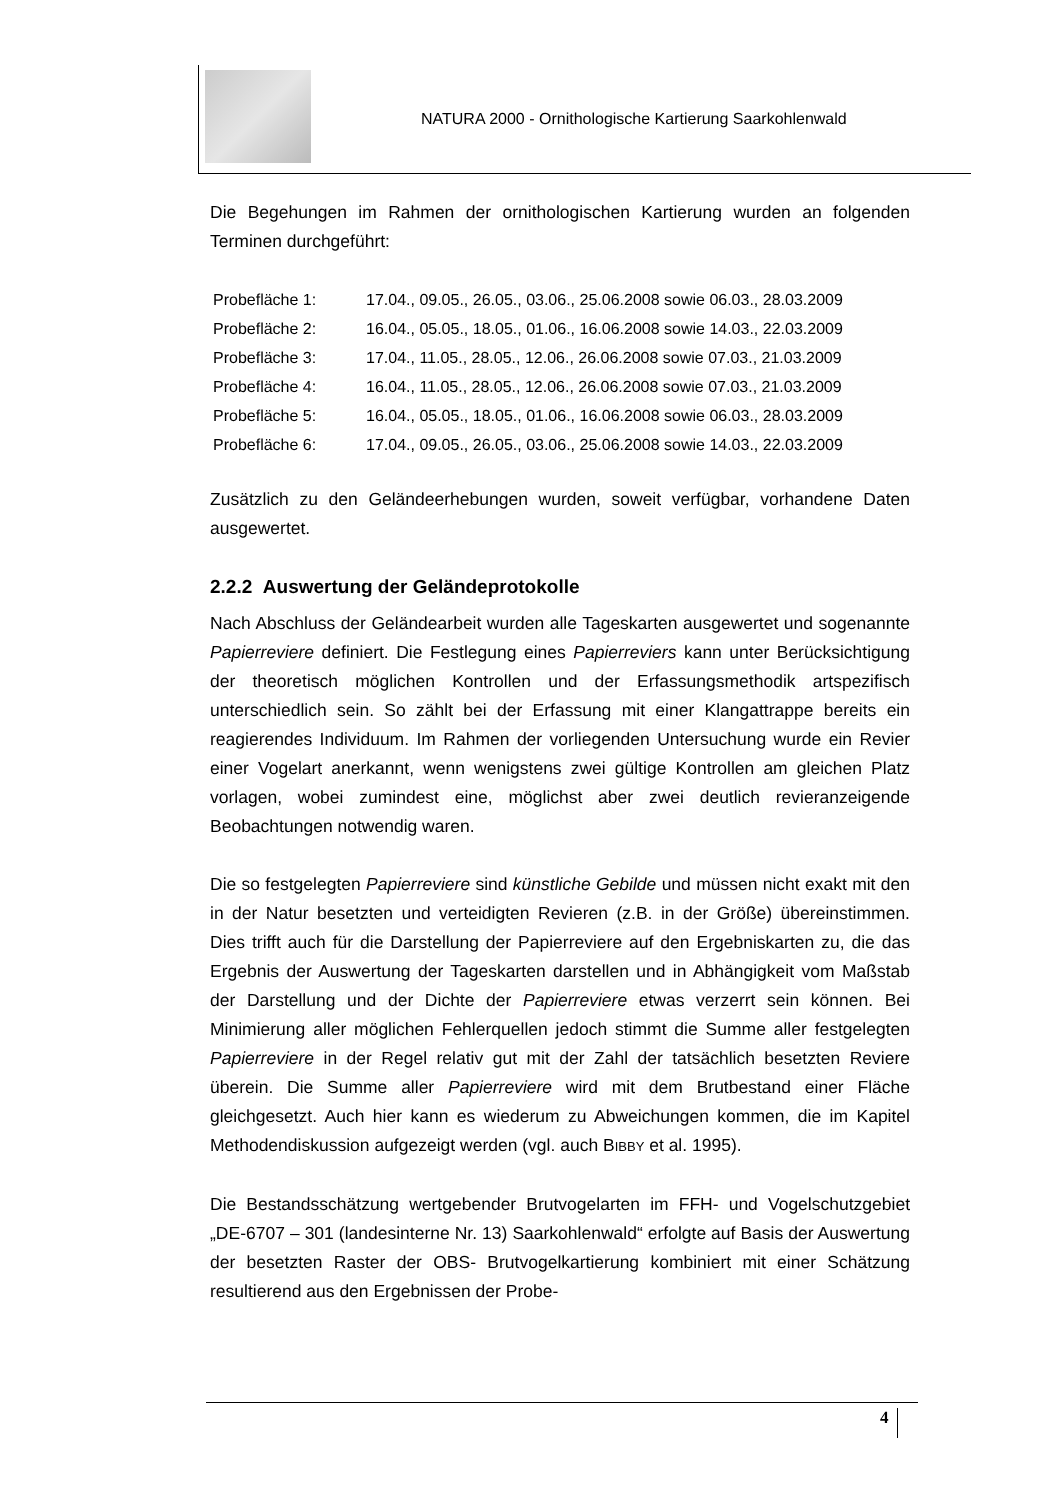NATURA 2000 - Ornithologische Kartierung Saarkohlenwald
Die Begehungen im Rahmen der ornithologischen Kartierung wurden an folgenden Terminen durchgeführt:
| Probefläche 1: | 17.04., 09.05., 26.05., 03.06., 25.06.2008 sowie 06.03., 28.03.2009 |
| Probefläche 2: | 16.04., 05.05., 18.05., 01.06., 16.06.2008 sowie 14.03., 22.03.2009 |
| Probefläche 3: | 17.04., 11.05., 28.05., 12.06., 26.06.2008 sowie 07.03., 21.03.2009 |
| Probefläche 4: | 16.04., 11.05., 28.05., 12.06., 26.06.2008 sowie 07.03., 21.03.2009 |
| Probefläche 5: | 16.04., 05.05., 18.05., 01.06., 16.06.2008 sowie 06.03., 28.03.2009 |
| Probefläche 6: | 17.04., 09.05., 26.05., 03.06., 25.06.2008 sowie 14.03., 22.03.2009 |
Zusätzlich zu den Geländeerhebungen wurden, soweit verfügbar, vorhandene Daten ausgewertet.
2.2.2 Auswertung der Geländeprotokolle
Nach Abschluss der Geländearbeit wurden alle Tageskarten ausgewertet und sogenannte Papierreviere definiert. Die Festlegung eines Papierreviers kann unter Berücksichtigung der theoretisch möglichen Kontrollen und der Erfassungsmethodik artspezifisch unterschiedlich sein. So zählt bei der Erfassung mit einer Klangattrappe bereits ein reagierendes Individuum. Im Rahmen der vorliegenden Untersuchung wurde ein Revier einer Vogelart anerkannt, wenn wenigstens zwei gültige Kontrollen am gleichen Platz vorlagen, wobei zumindest eine, möglichst aber zwei deutlich revieranzeigende Beobachtungen notwendig waren.
Die so festgelegten Papierreviere sind künstliche Gebilde und müssen nicht exakt mit den in der Natur besetzten und verteidigten Revieren (z.B. in der Größe) übereinstimmen. Dies trifft auch für die Darstellung der Papierreviere auf den Ergebniskarten zu, die das Ergebnis der Auswertung der Tageskarten darstellen und in Abhängigkeit vom Maßstab der Darstellung und der Dichte der Papierreviere etwas verzerrt sein können. Bei Minimierung aller möglichen Fehlerquellen jedoch stimmt die Summe aller festgelegten Papierreviere in der Regel relativ gut mit der Zahl der tatsächlich besetzten Reviere überein. Die Summe aller Papierreviere wird mit dem Brutbestand einer Fläche gleichgesetzt. Auch hier kann es wiederum zu Abweichungen kommen, die im Kapitel Methodendiskussion aufgezeigt werden (vgl. auch BIBBY et al. 1995).
Die Bestandsschätzung wertgebender Brutvogelarten im FFH- und Vogelschutzgebiet „DE-6707 – 301 (landesinterne Nr. 13) Saarkohlenwald“ erfolgte auf Basis der Auswertung der besetzten Raster der OBS- Brutvogelkartierung kombiniert mit einer Schätzung resultierend aus den Ergebnissen der Probe-
4